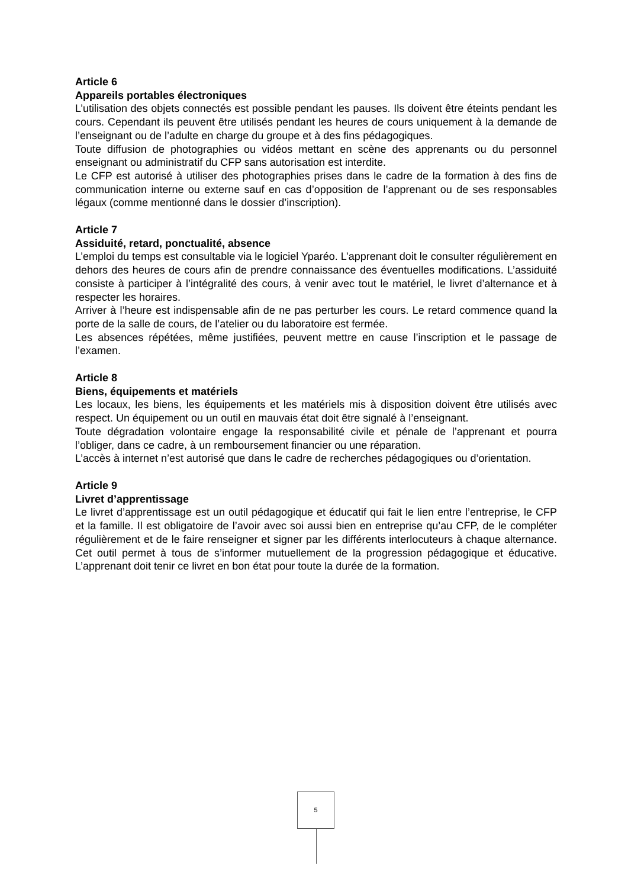Article 6
Appareils portables électroniques
L’utilisation des objets connectés est possible pendant les pauses. Ils doivent être éteints pendant les cours. Cependant ils peuvent être utilisés pendant les heures de cours uniquement à la demande de l’enseignant ou de l’adulte en charge du groupe et à des fins pédagogiques.
Toute diffusion de photographies ou vidéos mettant en scène des apprenants ou du personnel enseignant ou administratif du CFP sans autorisation est interdite.
Le CFP est autorisé à utiliser des photographies prises dans le cadre de la formation à des fins de communication interne ou externe sauf en cas d’opposition de l’apprenant ou de ses responsables légaux (comme mentionné dans le dossier d’inscription).
Article 7
Assiduité, retard, ponctualité, absence
L’emploi du temps est consultable via le logiciel Yparéo. L’apprenant doit le consulter régulièrement en dehors des heures de cours afin de prendre connaissance des éventuelles modifications. L’assiduité consiste à participer à l’intégralité des cours, à venir avec tout le matériel, le livret d’alternance et à respecter les horaires.
Arriver à l’heure est indispensable afin de ne pas perturber les cours. Le retard commence quand la porte de la salle de cours, de l’atelier ou du laboratoire est fermée.
Les absences répétées, même justifiées, peuvent mettre en cause l’inscription et le passage de l’examen.
Article 8
Biens, équipements et matériels
Les locaux, les biens, les équipements et les matériels mis à disposition doivent être utilisés avec respect. Un équipement ou un outil en mauvais état doit être signalé à l’enseignant.
Toute dégradation volontaire engage la responsabilité civile et pénale de l’apprenant et pourra l’obliger, dans ce cadre, à un remboursement financier ou une réparation.
L’accès à internet n’est autorisé que dans le cadre de recherches pédagogiques ou d’orientation.
Article 9
Livret d’apprentissage
Le livret d’apprentissage est un outil pédagogique et éducatif qui fait le lien entre l’entreprise, le CFP et la famille. Il est obligatoire de l’avoir avec soi aussi bien en entreprise qu’au CFP, de le compléter régulièrement et de le faire renseigner et signer par les différents interlocuteurs à chaque alternance. Cet outil permet à tous de s’informer mutuellement de la progression pédagogique et éducative. L’apprenant doit tenir ce livret en bon état pour toute la durée de la formation.
5